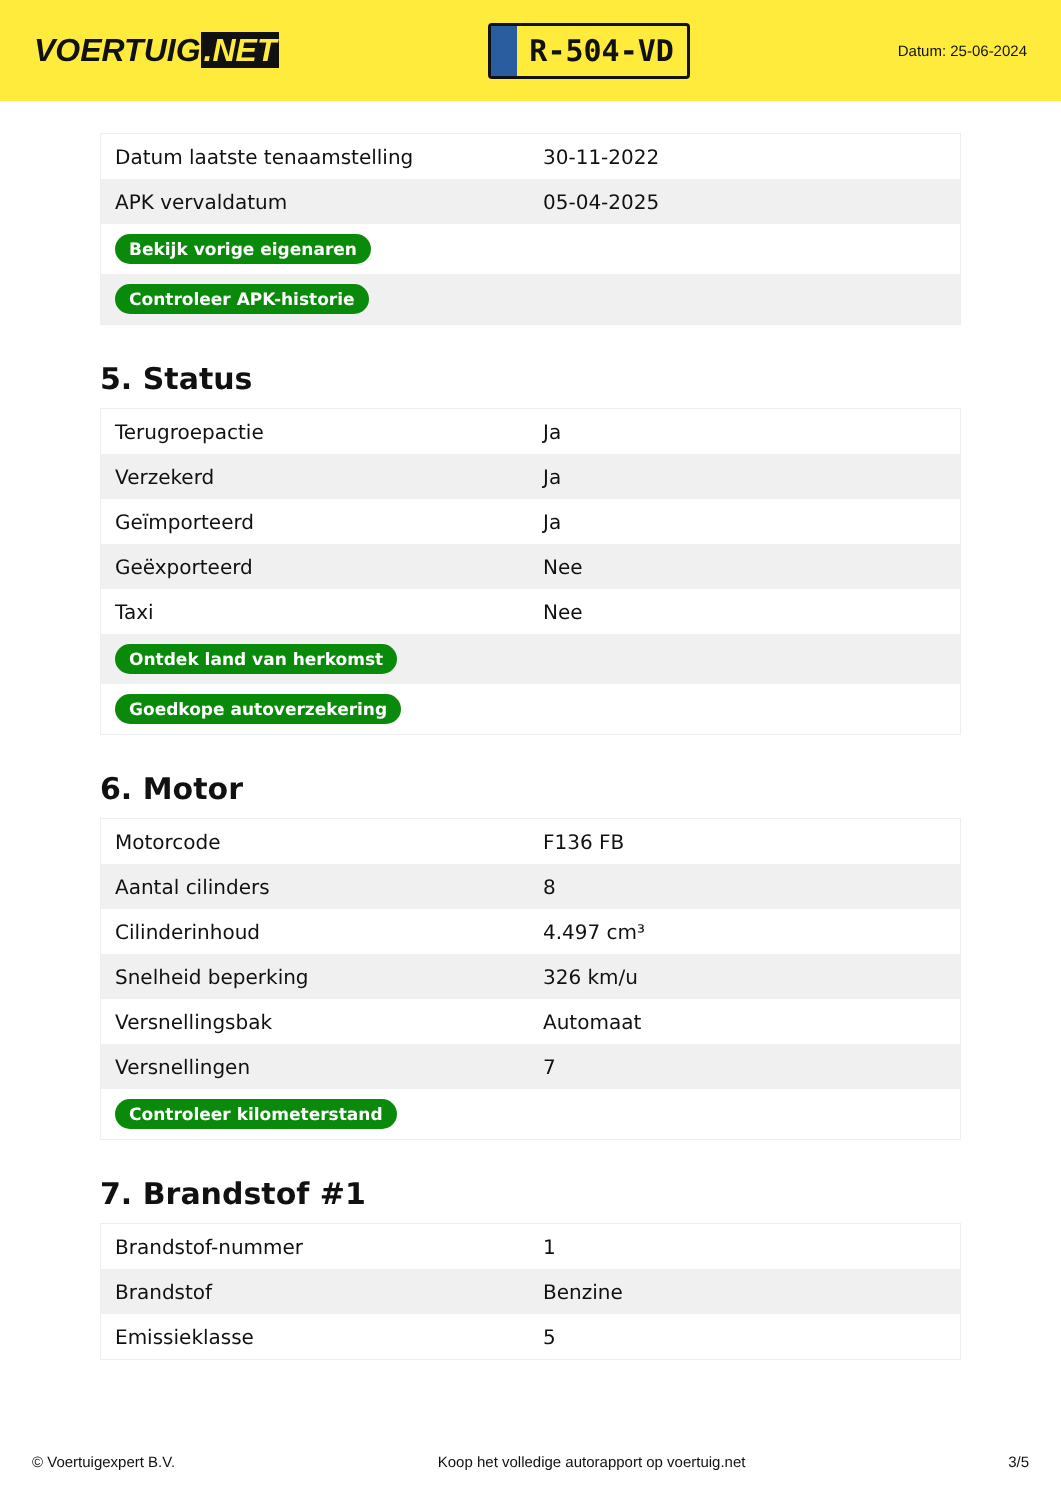VOERTUIG.NET
R-504-VD
Datum: 25-06-2024
| Datum laatste tenaamstelling | 30-11-2022 |
| APK vervaldatum | 05-04-2025 |
| Bekijk vorige eigenaren | |
| Controleer APK-historie | |
5. Status
| Terugroepactie | Ja |
| Verzekerd | Ja |
| Geïmporteerd | Ja |
| Geëxporteerd | Nee |
| Taxi | Nee |
| Ontdek land van herkomst | |
| Goedkope autoverzekering | |
6. Motor
| Motorcode | F136 FB |
| Aantal cilinders | 8 |
| Cilinderinhoud | 4.497 cm³ |
| Snelheid beperking | 326 km/u |
| Versnellingsbak | Automaat |
| Versnellingen | 7 |
| Controleer kilometerstand | |
7. Brandstof #1
| Brandstof-nummer | 1 |
| Brandstof | Benzine |
| Emissieklasse | 5 |
© Voertuigexpert B.V. Koop het volledige autorapport op voertuig.net 3/5